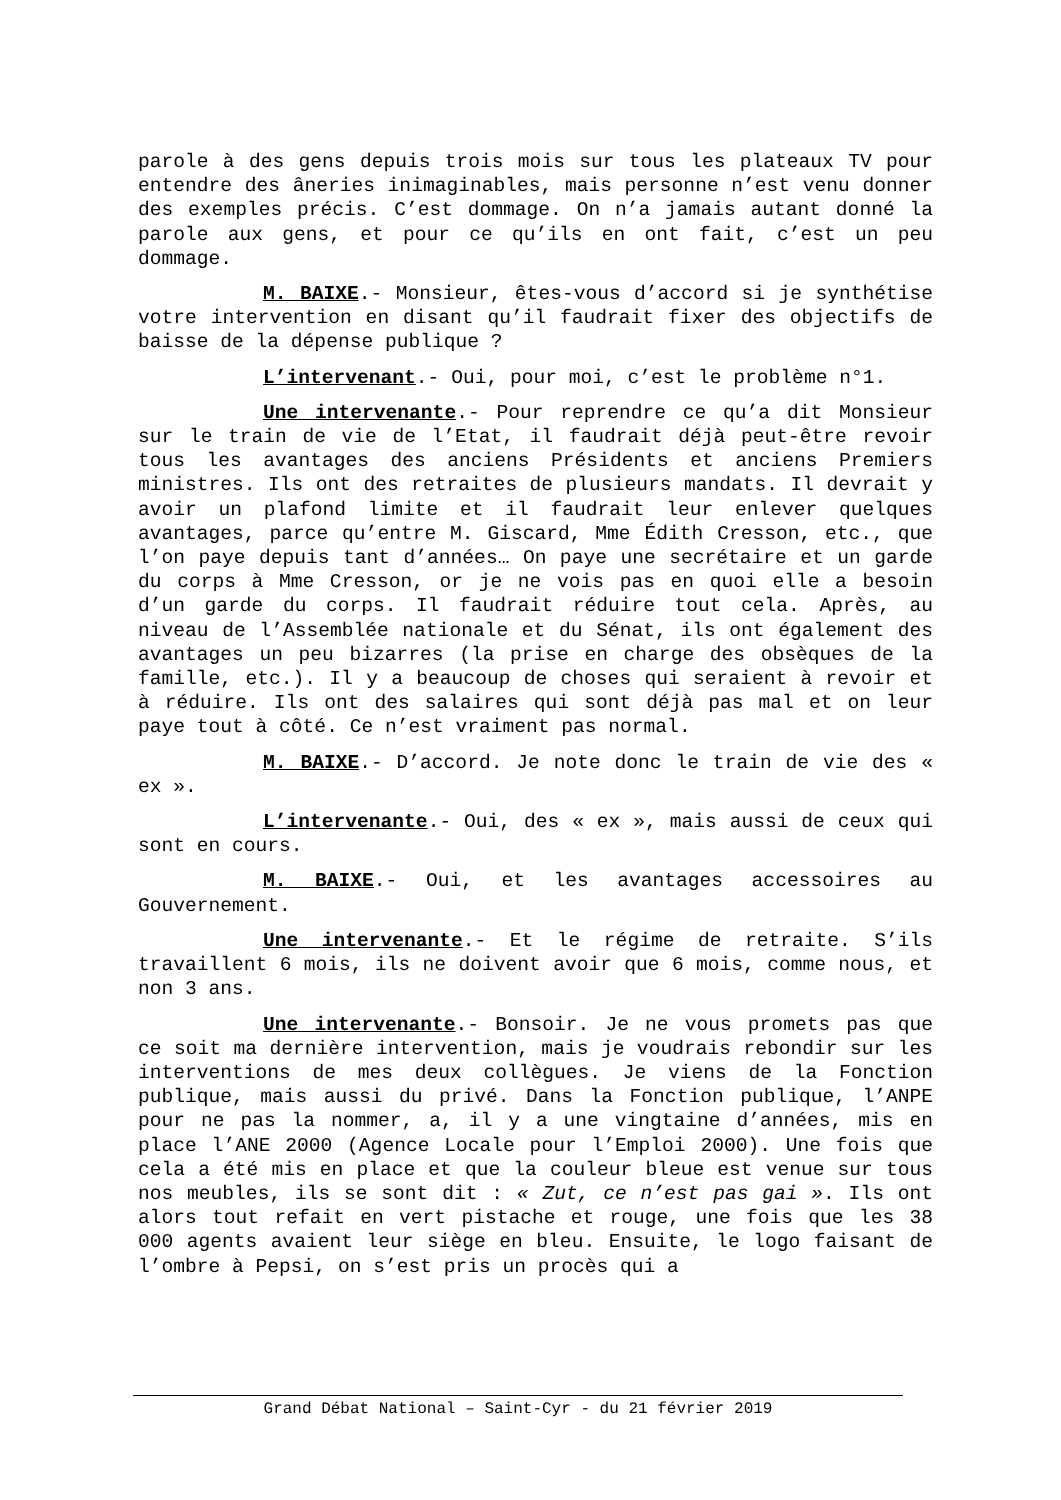parole à des gens depuis trois mois sur tous les plateaux TV pour entendre des âneries inimaginables, mais personne n’est venu donner des exemples précis. C’est dommage. On n’a jamais autant donné la parole aux gens, et pour ce qu’ils en ont fait, c’est un peu dommage.
M. BAIXE.- Monsieur, êtes-vous d’accord si je synthétise votre intervention en disant qu’il faudrait fixer des objectifs de baisse de la dépense publique ?
L’intervenant.- Oui, pour moi, c’est le problème n°1.
Une intervenante.- Pour reprendre ce qu’a dit Monsieur sur le train de vie de l’Etat, il faudrait déjà peut-être revoir tous les avantages des anciens Présidents et anciens Premiers ministres. Ils ont des retraites de plusieurs mandats. Il devrait y avoir un plafond limite et il faudrait leur enlever quelques avantages, parce qu’entre M. Giscard, Mme Édith Cresson, etc., que l’on paye depuis tant d’années… On paye une secrétaire et un garde du corps à Mme Cresson, or je ne vois pas en quoi elle a besoin d’un garde du corps. Il faudrait réduire tout cela. Après, au niveau de l’Assemblée nationale et du Sénat, ils ont également des avantages un peu bizarres (la prise en charge des obsèques de la famille, etc.). Il y a beaucoup de choses qui seraient à revoir et à réduire. Ils ont des salaires qui sont déjà pas mal et on leur paye tout à côté. Ce n’est vraiment pas normal.
M. BAIXE.- D’accord. Je note donc le train de vie des « ex ».
L’intervenante.- Oui, des « ex », mais aussi de ceux qui sont en cours.
M. BAIXE.- Oui, et les avantages accessoires au Gouvernement.
Une intervenante.- Et le régime de retraite. S’ils travaillent 6 mois, ils ne doivent avoir que 6 mois, comme nous, et non 3 ans.
Une intervenante.- Bonsoir. Je ne vous promets pas que ce soit ma dernière intervention, mais je voudrais rebondir sur les interventions de mes deux collègues. Je viens de la Fonction publique, mais aussi du privé. Dans la Fonction publique, l’ANPE pour ne pas la nommer, a, il y a une vingtaine d’années, mis en place l’ANE 2000 (Agence Locale pour l’Emploi 2000). Une fois que cela a été mis en place et que la couleur bleue est venue sur tous nos meubles, ils se sont dit : « Zut, ce n’est pas gai ». Ils ont alors tout refait en vert pistache et rouge, une fois que les 38 000 agents avaient leur siège en bleu. Ensuite, le logo faisant de l’ombre à Pepsi, on s’est pris un procès qui a
Grand Débat National – Saint-Cyr - du 21 février 2019